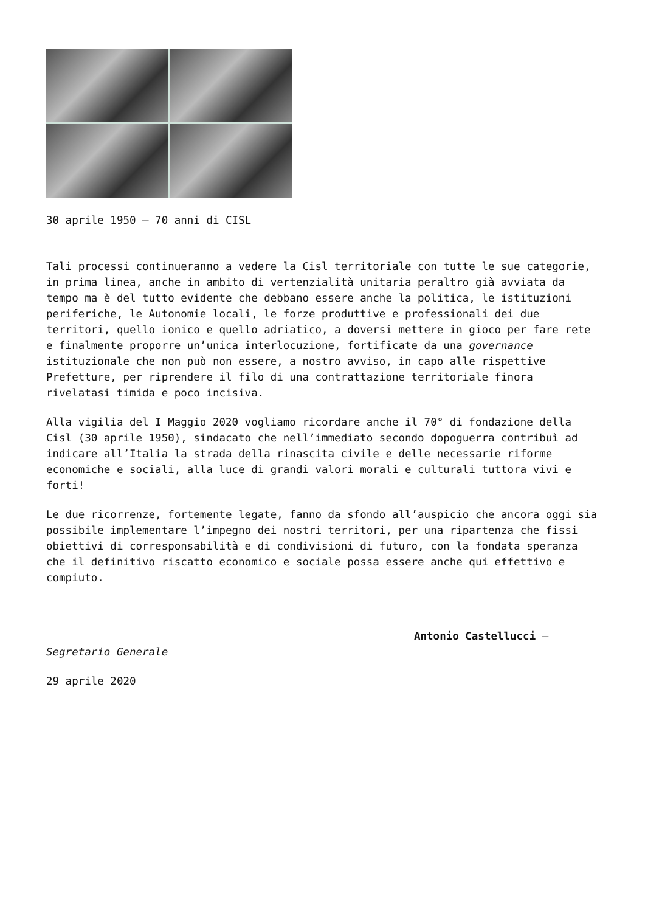30 aprile 1950 – 70 anni di CISL
Tali processi continueranno a vedere la Cisl territoriale con tutte le sue categorie, in prima linea, anche in ambito di vertenzialità unitaria peraltro già avviata da tempo ma è del tutto evidente che debbano essere anche la politica, le istituzioni periferiche, le Autonomie locali, le forze produttive e professionali dei due territori, quello ionico e quello adriatico, a doversi mettere in gioco per fare rete e finalmente proporre un’unica interlocuzione, fortificate da una governance istituzionale che non può non essere, a nostro avviso, in capo alle rispettive Prefetture, per riprendere il filo di una contrattazione territoriale finora rivelatasi timida e poco incisiva.
Alla vigilia del I Maggio 2020 vogliamo ricordare anche il 70° di fondazione della Cisl (30 aprile 1950), sindacato che nell’immediato secondo dopoguerra contribuì ad indicare all’Italia la strada della rinascita civile e delle necessarie riforme economiche e sociali, alla luce di grandi valori morali e culturali tuttora vivi e forti!
Le due ricorrenze, fortemente legate, fanno da sfondo all’auspicio che ancora oggi sia possibile implementare l’impegno dei nostri territori, per una ripartenza che fissi obiettivi di corresponsabilità e di condivisioni di futuro, con la fondata speranza che il definitivo riscatto economico e sociale possa essere anche qui effettivo e compiuto.
Antonio Castellucci –
Segretario Generale
29 aprile 2020